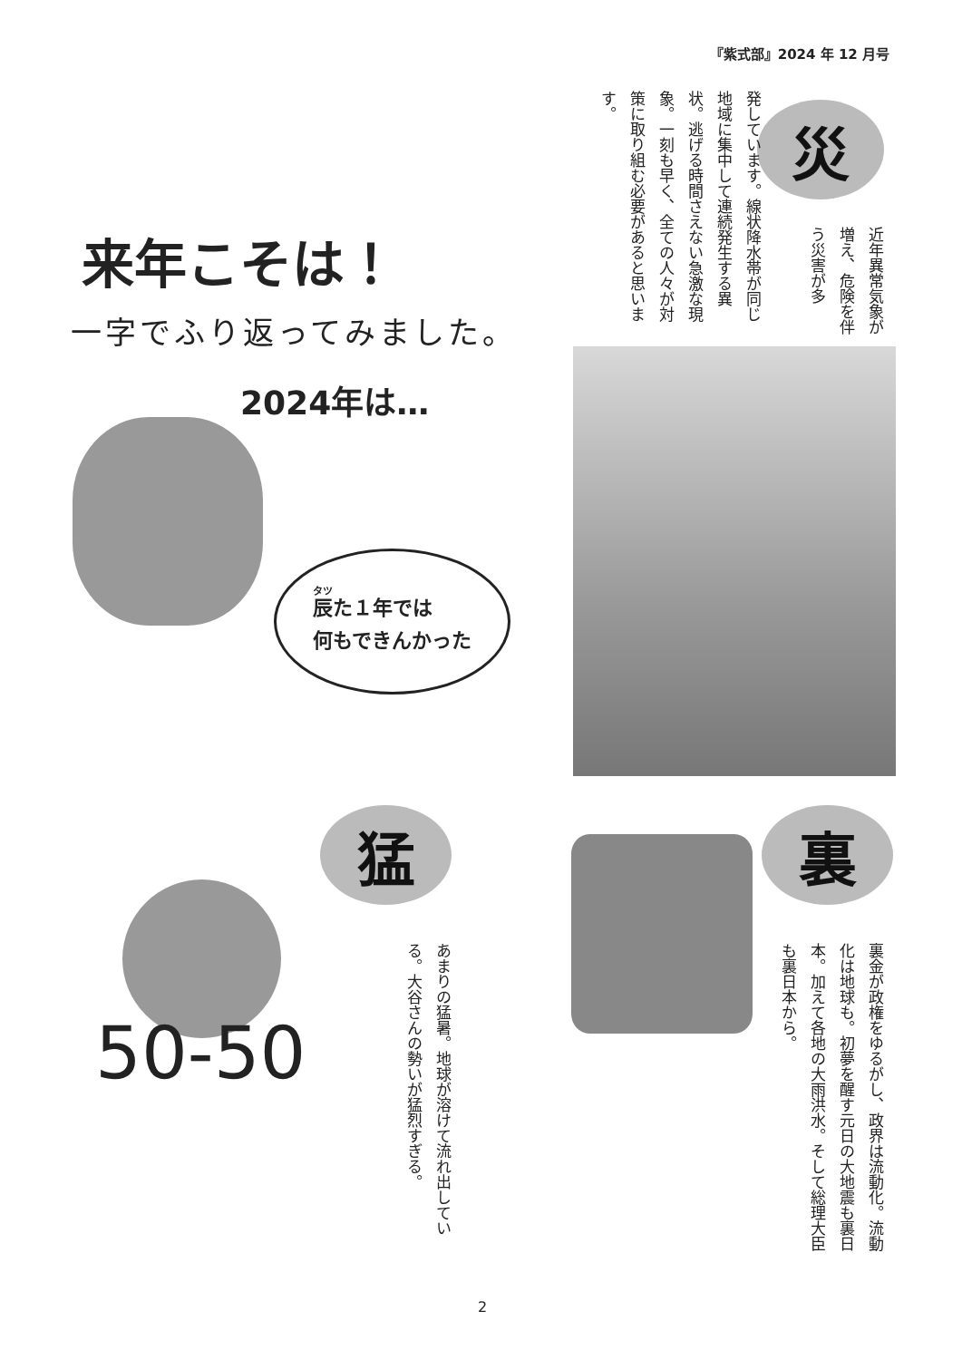『紫式部』2024 年 12 月号
災
近年異常気象が増え、危険を伴う災害が多
発しています。線状降水帯が同じ地域に集中して連続発生する異状。逃げる時間さえない急激な現象。一刻も早く、全ての人々が対策に取り組む必要があると思います。
来年こそは！
一字でふり返ってみました。
2024年は…
辰た１年では
何もできんかった
猛
あまりの猛暑。地球が溶けて流れ出している。大谷さんの勢いが猛烈すぎる。
50-50
裏
裏金が政権をゆるがし、政界は流動化。流動化は地球も。初夢を醒す元日の大地震も裏日本。加えて各地の大雨洪水。そして総理大臣も裏日本から。
2